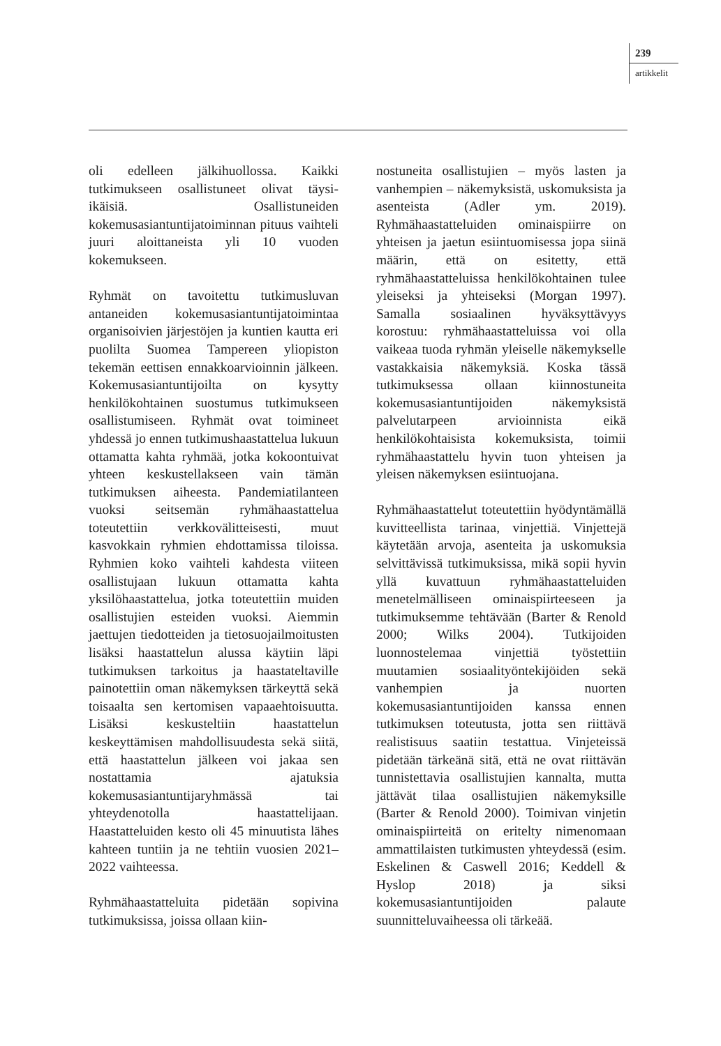239
artikkelit
oli edelleen jälkihuollossa. Kaikki tutkimukseen osallistuneet olivat täysi-ikäisiä. Osallistuneiden kokemusasiantuntijatoiminnan pituus vaihteli juuri aloittaneista yli 10 vuoden kokemukseen.
Ryhmät on tavoitettu tutkimusluvan antaneiden kokemusasiantuntijatoimintaa organisoivien järjestöjen ja kuntien kautta eri puolilta Suomea Tampereen yliopiston tekemän eettisen ennakkoarvioinnin jälkeen. Kokemusasiantuntijoilta on kysytty henkilökohtainen suostumus tutkimukseen osallistumiseen. Ryhmät ovat toimineet yhdessä jo ennen tutkimushaastattelua lukuun ottamatta kahta ryhmää, jotka kokoontuivat yhteen keskustellakseen vain tämän tutkimuksen aiheesta. Pandemiatilanteen vuoksi seitsemän ryhmähaastattelua toteutettiin verkkovälitteisesti, muut kasvokkain ryhmien ehdottamissa tiloissa. Ryhmien koko vaihteli kahdesta viiteen osallistujaan lukuun ottamatta kahta yksilöhaastattelua, jotka toteutettiin muiden osallistujien esteiden vuoksi. Aiemmin jaettujen tiedotteiden ja tietosuojailmoitusten lisäksi haastattelun alussa käytiin läpi tutkimuksen tarkoitus ja haastateltaville painotettiin oman näkemyksen tärkeyttä sekä toisaalta sen kertomisen vapaaehtoisuutta. Lisäksi keskusteltiin haastattelun keskeyttämisen mahdollisuudesta sekä siitä, että haastattelun jälkeen voi jakaa sen nostattamia ajatuksia kokemusasiantuntijaryhmässä tai yhteydenotolla haastattelijaan. Haastatteluiden kesto oli 45 minuutista lähes kahteen tuntiin ja ne tehtiin vuosien 2021–2022 vaihteessa.
Ryhmähaastatteluita pidetään sopivina tutkimuksissa, joissa ollaan kiin-
nostuneita osallistujien – myös lasten ja vanhempien – näkemyksistä, uskomuksista ja asenteista (Adler ym. 2019). Ryhmähaastatteluiden ominaispiirre on yhteisen ja jaetun esiintuomisessa jopa siinä määrin, että on esitetty, että ryhmähaastatteluissa henkilökohtainen tulee yleiseksi ja yhteiseksi (Morgan 1997). Samalla sosiaalinen hyväksyttävyys korostuu: ryhmähaastatteluissa voi olla vaikeaa tuoda ryhmän yleiselle näkemykselle vastakkaisia näkemyksiä. Koska tässä tutkimuksessa ollaan kiinnostuneita kokemusasiantuntijoiden näkemyksistä palvelutarpeen arvioinnista eikä henkilökohtaisista kokemuksista, toimii ryhmähaastattelu hyvin tuon yhteisen ja yleisen näkemyksen esiintuojana.
Ryhmähaastattelut toteutettiin hyödyntämällä kuvitteellista tarinaa, vinjettiä. Vinjettejä käytetään arvoja, asenteita ja uskomuksia selvittävissä tutkimuksissa, mikä sopii hyvin yllä kuvattuun ryhmähaastatteluiden menetelmälliseen ominaispiirteeseen ja tutkimuksemme tehtävään (Barter & Renold 2000; Wilks 2004). Tutkijoiden luonnostelemaa vinjettiä työstettiin muutamien sosiaalityöntekijöiden sekä vanhempien ja nuorten kokemusasiantuntijoiden kanssa ennen tutkimuksen toteutusta, jotta sen riittävä realistisuus saatiin testattua. Vinjeteissä pidetään tärkeänä sitä, että ne ovat riittävän tunnistettavia osallistujien kannalta, mutta jättävät tilaa osallistujien näkemyksille (Barter & Renold 2000). Toimivan vinjetin ominaispiirteitä on eritelty nimenomaan ammattilaisten tutkimusten yhteydessä (esim. Eskelinen & Caswell 2016; Keddell & Hyslop 2018) ja siksi kokemusasiantuntijoiden palaute suunnitteluvaiheessa oli tärkeää.